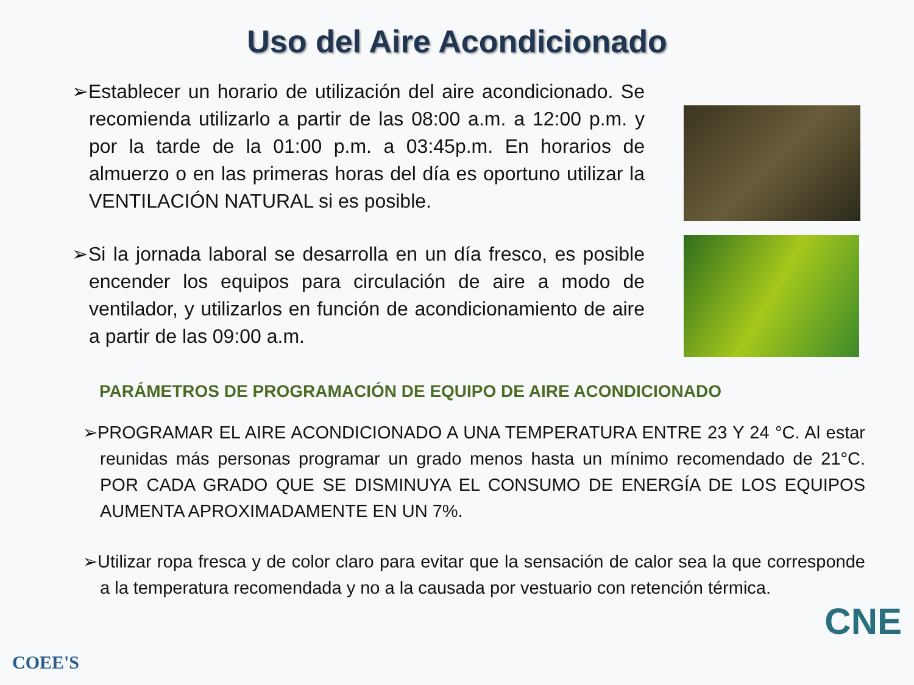Uso del Aire Acondicionado
➢Establecer un horario de utilización del aire acondicionado. Se recomienda utilizarlo a partir de las 08:00 a.m. a 12:00 p.m. y por la tarde de la 01:00 p.m. a 03:45p.m. En horarios de almuerzo o en las primeras horas del día es oportuno utilizar la VENTILACIÓN NATURAL si es posible.
➢Si la jornada laboral se desarrolla en un día fresco, es posible encender los equipos para circulación de aire a modo de ventilador, y utilizarlos en función de acondicionamiento de aire a partir de las 09:00 a.m.
PARÁMETROS DE PROGRAMACIÓN DE EQUIPO DE AIRE ACONDICIONADO
➢PROGRAMAR EL AIRE ACONDICIONADO A UNA TEMPERATURA ENTRE 23 Y 24 °C. Al estar reunidas más personas programar un grado menos hasta un mínimo recomendado de 21°C. POR CADA GRADO QUE SE DISMINUYA EL CONSUMO DE ENERGÍA DE LOS EQUIPOS AUMENTA APROXIMADAMENTE EN UN 7%.
➢Utilizar ropa fresca y de color claro para evitar que la sensación de calor sea la que corresponde a la temperatura recomendada y no a la causada por vestuario con retención térmica.
COEE'S
CNE